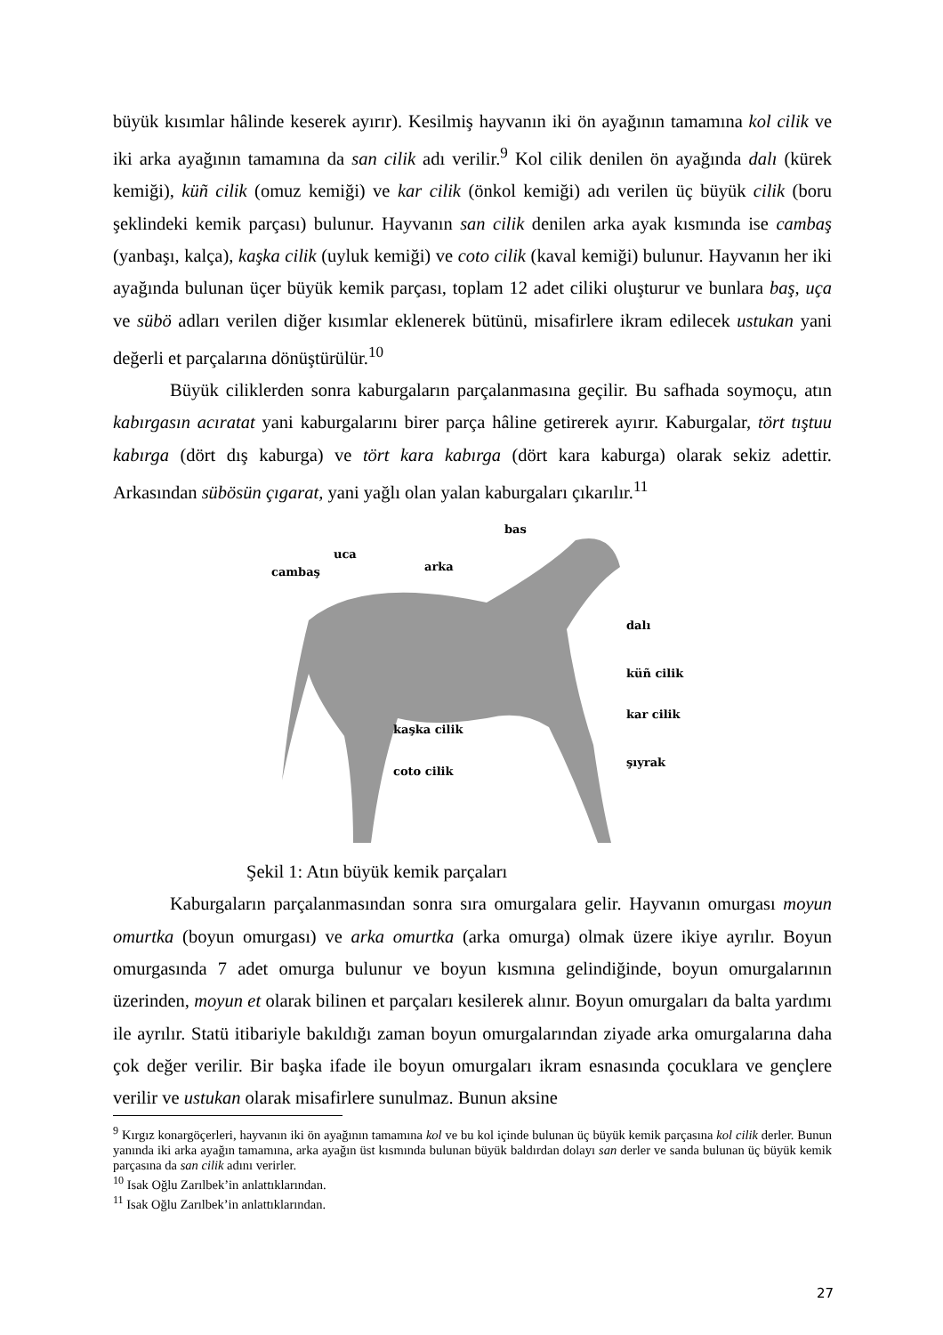büyük kısımlar hâlinde keserek ayırır). Kesilmiş hayvanın iki ön ayağının tamamına kol cilik ve iki arka ayağının tamamına da san cilik adı verilir.<sup>9</sup> Kol cilik denilen ön ayağında dalı (kürek kemiği), küñ cilik (omuz kemiği) ve kar cilik (önkol kemiği) adı verilen üç büyük cilik (boru şeklindeki kemik parçası) bulunur. Hayvanın san cilik denilen arka ayak kısmında ise cambaş (yanbaşı, kalça), kaşka cilik (uyluk kemiği) ve coto cilik (kaval kemiği) bulunur. Hayvanın her iki ayağında bulunan üçer büyük kemik parçası, toplam 12 adet ciliki oluşturur ve bunlara baş, uça ve sübö adları verilen diğer kısımlar eklenerek bütünü, misafirlere ikram edilecek ustukan yani değerli et parçalarına dönüştürülür.<sup>10</sup>
Büyük ciliklerden sonra kaburgaların parçalanmasına geçilir. Bu safhada soymoçu, atın kabırgasın acıratat yani kaburgalarını birer parça hâline getirerek ayırır. Kaburgalar, tört tıştuu kabırga (dört dış kaburga) ve tört kara kabırga (dört kara kaburga) olarak sekiz adettir. Arkasından sübösün çıgarat, yani yağlı olan yalan kaburgaları çıkarılır.<sup>11</sup>
bas
uca
cambaş arka
dalı
küñ cilik
kar cilik
kaşka cilik
şıyrak
coto cilik
Şekil 1: Atın büyük kemik parçaları
Kaburgaların parçalanmasından sonra sıra omurgalara gelir. Hayvanın omurgası moyun omurtka (boyun omurgası) ve arka omurtka (arka omurga) olmak üzere ikiye ayrılır. Boyun omurgasında 7 adet omurga bulunur ve boyun kısmına gelindiğinde, boyun omurgalarının üzerinden, moyun et olarak bilinen et parçaları kesilerek alınır. Boyun omurgaları da balta yardımı ile ayrılır. Statü itibariyle bakıldığı zaman boyun omurgalarından ziyade arka omurgalarına daha çok değer verilir. Bir başka ifade ile boyun omurgaları ikram esnasında çocuklara ve gençlere verilir ve ustukan olarak misafirlere sunulmaz. Bunun aksine
<sup>9</sup> Kırgız konargöçerleri, hayvanın iki ön ayağının tamamına kol ve bu kol içinde bulunan üç büyük kemik parçasına kol cilik derler. Bunun yanında iki arka ayağın tamamına, arka ayağın üst kısmında bulunan büyük baldırdan dolayı san derler ve sanda bulunan üç büyük kemik parçasına da san cilik adını verirler.
<sup>10</sup> Isak Oğlu Zarılbek’in anlattıklarından.
<sup>11</sup> Isak Oğlu Zarılbek’in anlattıklarından.
27